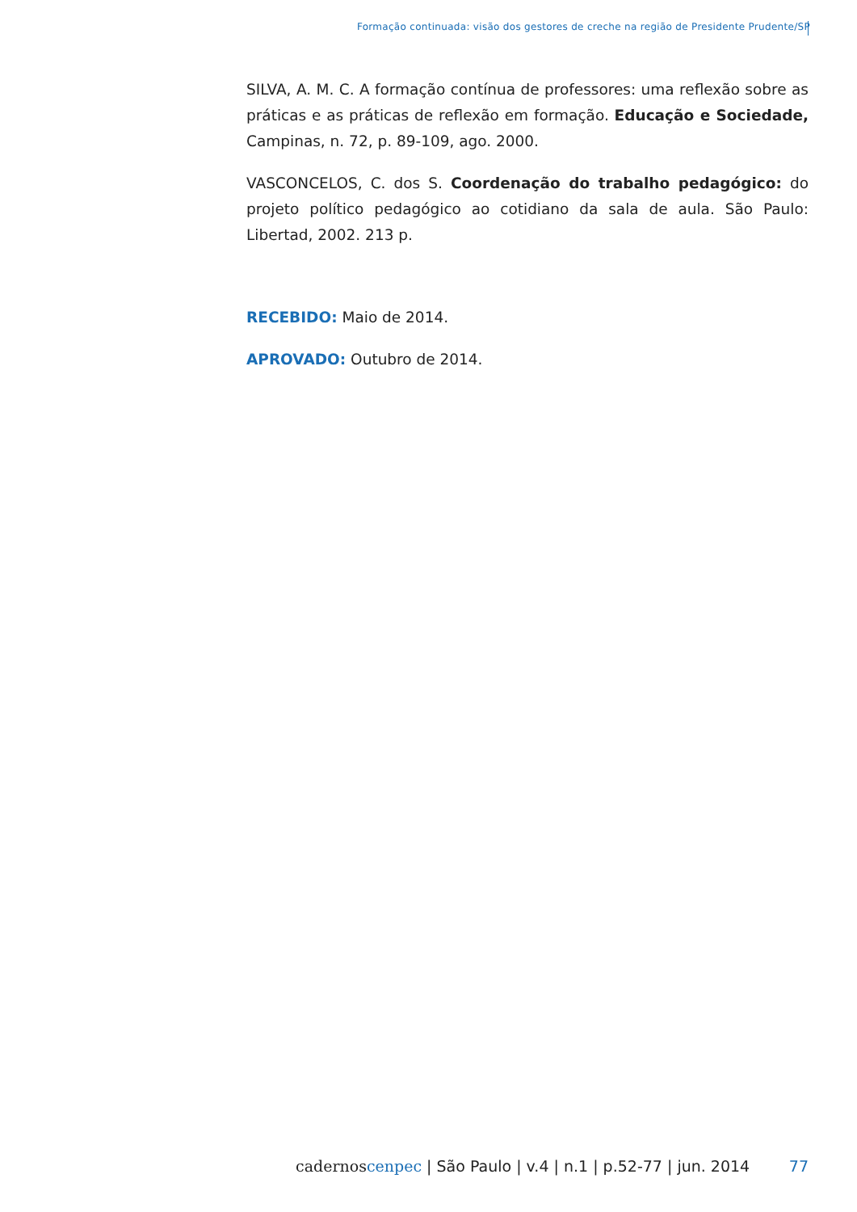Formação continuada: visão dos gestores de creche na região de Presidente Prudente/SP
SILVA, A. M. C. A formação contínua de professores: uma reflexão sobre as práticas e as práticas de reflexão em formação. Educação e Sociedade, Campinas, n. 72, p. 89-109, ago. 2000.
VASCONCELOS, C. dos S. Coordenação do trabalho pedagógico: do projeto político pedagógico ao cotidiano da sala de aula. São Paulo: Libertad, 2002. 213 p.
RECEBIDO: Maio de 2014.
APROVADO: Outubro de 2014.
cadernos cenpec | São Paulo | v.4 | n.1 | p.52-77 | jun. 2014 77